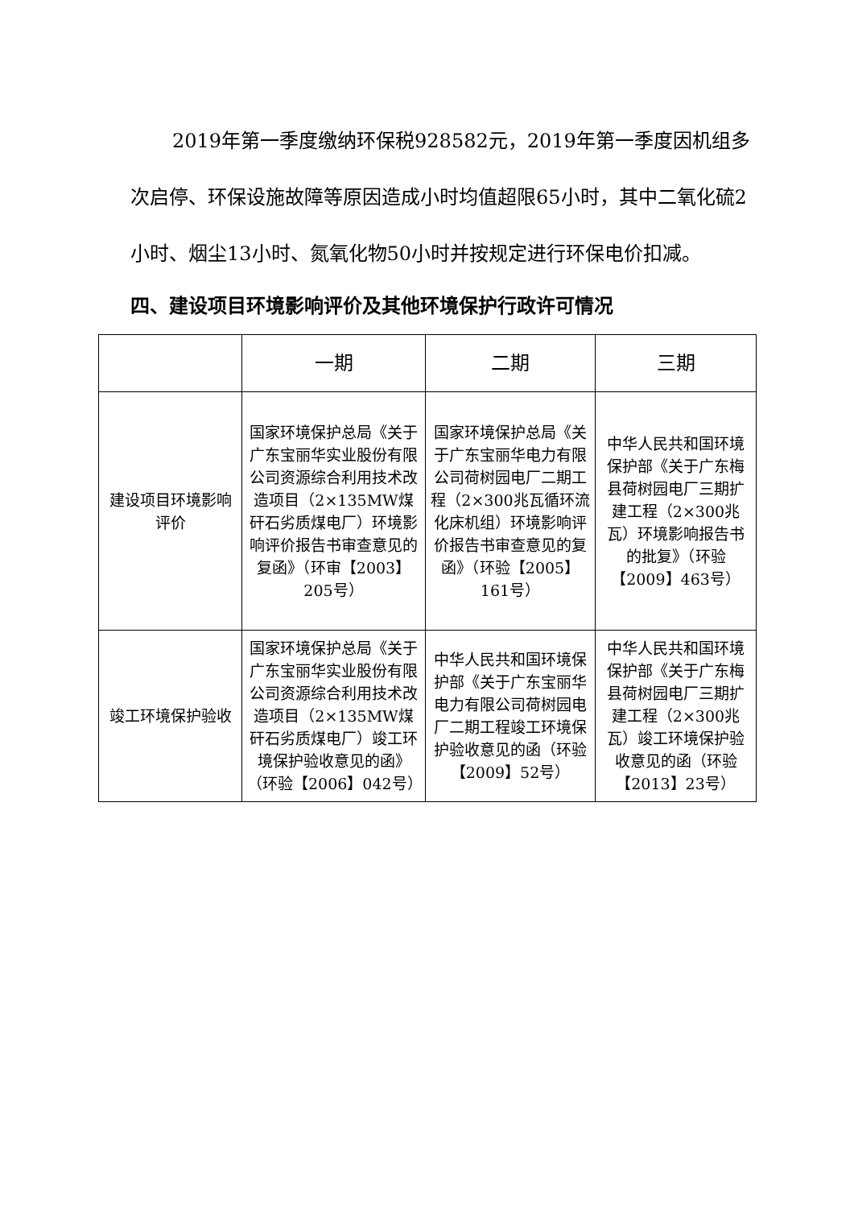2019年第一季度缴纳环保税928582元，2019年第一季度因机组多次启停、环保设施故障等原因造成小时均值超限65小时，其中二氧化硫2小时、烟尘13小时、氮氧化物50小时并按规定进行环保电价扣减。
四、建设项目环境影响评价及其他环境保护行政许可情况
| | 一期 | 二期 | 三期 |
| --- | --- | --- | --- |
| 建设项目环境影响评价 | 国家环境保护总局《关于广东宝丽华实业股份有限公司资源综合利用技术改造项目（2×135MW煤矸石劣质煤电厂）环境影响评价报告书审查意见的复函》（环审【2003】205号） | 国家环境保护总局《关于广东宝丽华电力有限公司荷树园电厂二期工程（2×300兆瓦循环流化床机组）环境影响评价报告书审查意见的复函》（环验【2005】161号） | 中华人民共和国环境保护部《关于广东梅县荷树园电厂三期扩建工程（2×300兆瓦）环境影响报告书的批复》（环验【2009】463号） |
| 竣工环境保护验收 | 国家环境保护总局《关于广东宝丽华实业股份有限公司资源综合利用技术改造项目（2×135MW煤矸石劣质煤电厂）竣工环境保护验收意见的函》（环验【2006】042号） | 中华人民共和国环境保护部《关于广东宝丽华电力有限公司荷树园电厂二期工程竣工环境保护验收意见的函（环验【2009】52号） | 中华人民共和国环境保护部《关于广东梅县荷树园电厂三期扩建工程（2×300兆瓦）竣工环境保护验收意见的函（环验【2013】23号） |